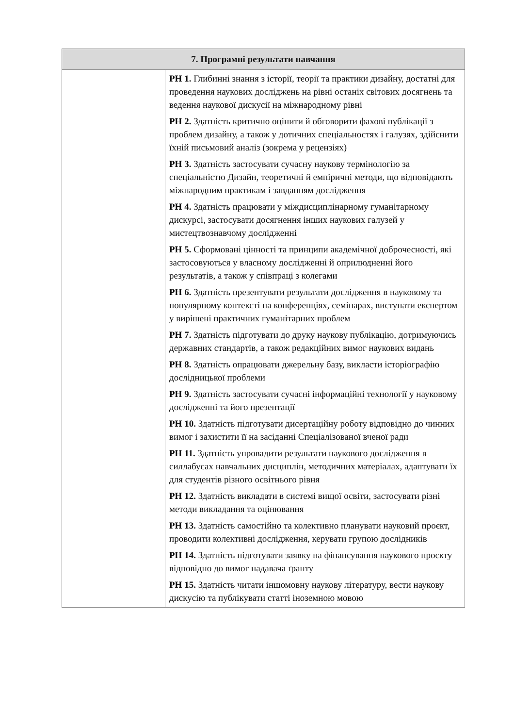| 7. Програмні результати навчання | |
| --- | --- |
| | РН 1. Глибинні знання з історії, теорії та практики дизайну, достатні для проведення наукових досліджень на рівні останіх світових досягнень та ведення наукової дискусії на міжнародному рівні РН 2. Здатність критично оцінити й обговорити фахові публікації з проблем дизайну, а також у дотичних спеціальностях і галузях, здійснити їхній письмовий аналіз (зокрема у рецензіях) РН 3. Здатність застосувати сучасну наукову термінологію за спеціальністю Дизайн, теоретичні й емпіричні методи, що відповідають міжнародним практикам і завданням дослідження РН 4. Здатність працювати у міждисциплінарному гуманітарному дискурсі, застосувати досягнення інших наукових галузей у мистецтвознавчому дослідженні РН 5. Сформовані цінності та принципи академічної доброчесності, які застосовуються у власному дослідженні й оприлюдненні його результатів, а також у співпраці з колегами РН 6. Здатність презентувати результати дослідження в науковому та популярному контексті на конференціях, семінарах, виступати експертом у вирішені практичних гуманітарних проблем РН 7. Здатність підготувати до друку наукову публікацію, дотримуючись державних стандартів, а також редакційних вимог наукових видань РН 8. Здатність опрацювати джерельну базу, викласти історіографію дослідницької проблеми РН 9. Здатність застосувати сучасні інформаційні технології у науковому дослідженні та його презентації РН 10. Здатність підготувати дисертаційну роботу відповідно до чинних вимог і захистити її на засіданні Спеціалізованої вченої ради РН 11. Здатність упровадити результати наукового дослідження в силлабусах навчальних дисциплін, методичних матеріалах, адаптувати їх для студентів різного освітнього рівня РН 12. Здатність викладати в системі вищої освіти, застосувати різні методи викладання та оцінювання РН 13. Здатність самостійно та колективно планувати науковий проєкт, проводити колективні дослідження, керувати групою дослідників РН 14. Здатність підготувати заявку на фінансування наукового проєкту відповідно до вимог надавача ґранту РН 15. Здатність читати іншомовну наукову літературу, вести наукову дискусію та публікувати статті іноземною мовою |